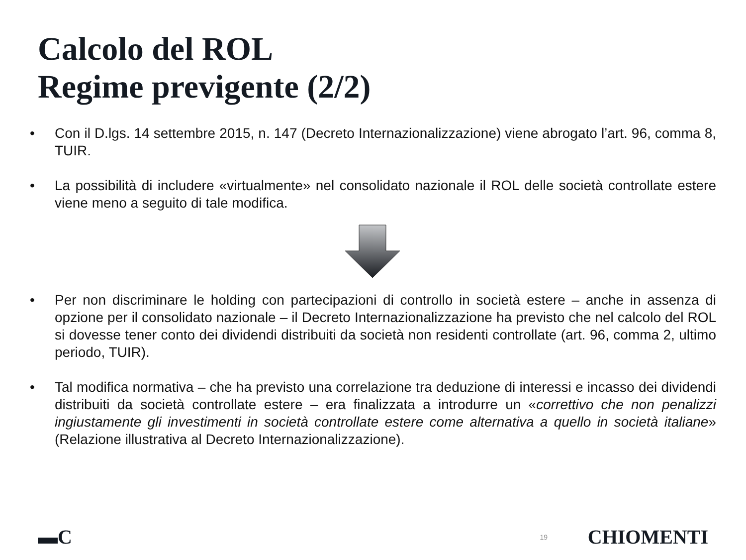Calcolo del ROL
Regime previgente (2/2)
• Con il D.lgs. 14 settembre 2015, n. 147 (Decreto Internazionalizzazione) viene abrogato l’art. 96, comma 8, TUIR.
• La possibilità di includere «virtualmente» nel consolidato nazionale il ROL delle società controllate estere viene meno a seguito di tale modifica.
• Per non discriminare le holding con partecipazioni di controllo in società estere – anche in assenza di opzione per il consolidato nazionale – il Decreto Internazionalizzazione ha previsto che nel calcolo del ROL si dovesse tener conto dei dividendi distribuiti da società non residenti controllate (art. 96, comma 2, ultimo periodo, TUIR).
• Tal modifica normativa – che ha previsto una correlazione tra deduzione di interessi e incasso dei dividendi distribuiti da società controllate estere – era finalizzata a introdurre un «correttivo che non penalizzi ingiustamente gli investimenti in società controllate estere come alternativa a quello in società italiane» (Relazione illustrativa al Decreto Internazionalizzazione).
▬C 19 CHIOMENTI